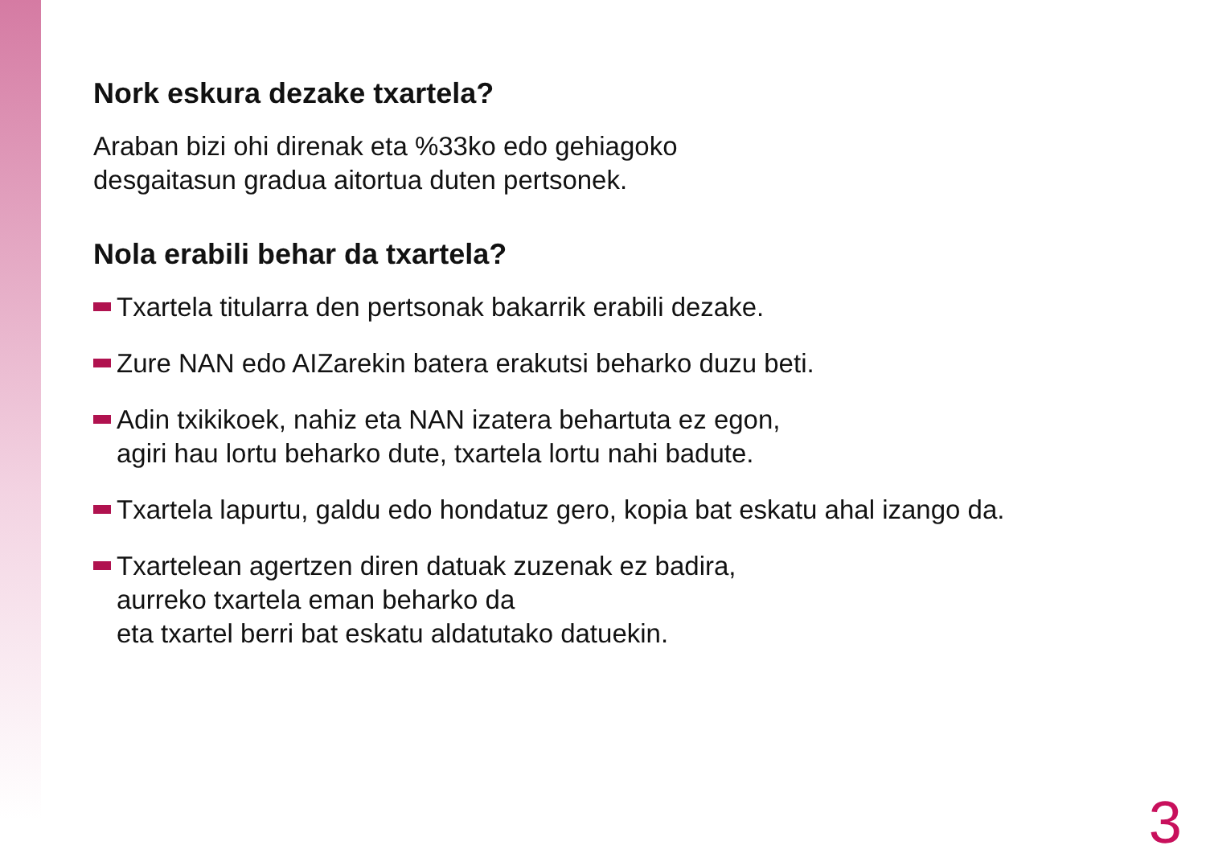Nork eskura dezake txartela?
Araban bizi ohi direnak eta %33ko edo gehiagoko
desgaitasun gradua aitortua duten pertsonek.
Nola erabili behar da txartela?
Txartela titularra den pertsonak bakarrik erabili dezake.
Zure NAN edo AIZarekin batera erakutsi beharko duzu beti.
Adin txikikoek, nahiz eta NAN izatera behartuta ez egon,
agiri hau lortu beharko dute, txartela lortu nahi badute.
Txartela lapurtu, galdu edo hondatuz gero, kopia bat eskatu ahal izango da.
Txartelean agertzen diren datuak zuzenak ez badira,
aurreko txartela eman beharko da
eta txartel berri bat eskatu aldatutako datuekin.
3